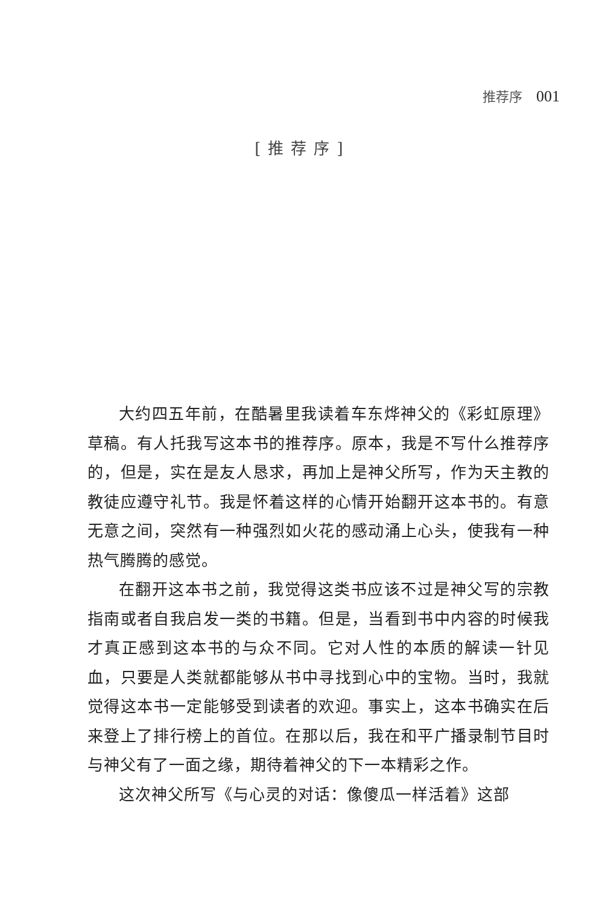推荐序 001
[推荐序]
大约四五年前，在酷暑里我读着车东烨神父的《彩虹原理》草稿。有人托我写这本书的推荐序。原本，我是不写什么推荐序的，但是，实在是友人恳求，再加上是神父所写，作为天主教的教徒应遵守礼节。我是怀着这样的心情开始翻开这本书的。有意无意之间，突然有一种强烈如火花的感动涌上心头，使我有一种热气腾腾的感觉。
在翻开这本书之前，我觉得这类书应该不过是神父写的宗教指南或者自我启发一类的书籍。但是，当看到书中内容的时候我才真正感到这本书的与众不同。它对人性的本质的解读一针见血，只要是人类就都能够从书中寻找到心中的宝物。当时，我就觉得这本书一定能够受到读者的欢迎。事实上，这本书确实在后来登上了排行榜上的首位。在那以后，我在和平广播录制节目时与神父有了一面之缘，期待着神父的下一本精彩之作。
这次神父所写《与心灵的对话：像傻瓜一样活着》这部